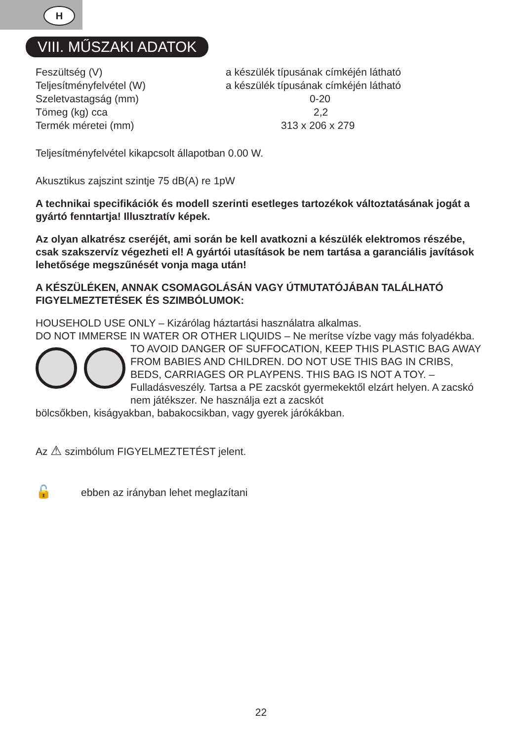H
VIII. MŰSZAKI ADATOK
| Feszültség (V) | a készülék típusának címkéjén látható |
| Teljesítményfelvétel (W) | a készülék típusának címkéjén látható |
| Szeletvastagság (mm) | 0-20 |
| Tömeg (kg) cca | 2,2 |
| Termék méretei (mm) | 313 x 206 x 279 |
Teljesítményfelvétel kikapcsolt állapotban 0.00 W.
Akusztikus zajszint szintje 75 dB(A) re 1pW
A technikai specifikációk és modell szerinti esetleges tartozékok változtatásának jogát a gyártó fenntartja! Illusztratív képek.
Az olyan alkatrész cseréjét, ami során be kell avatkozni a készülék elektromos részébe, csak szakszervíz végezheti el! A gyártói utasítások be nem tartása a garanciális javítások lehetősége megszűnését vonja maga után!
A KÉSZÜLÉKEN, ANNAK CSOMAGOLÁSÁN VAGY ÚTMUTATÓJÁBAN TALÁLHATÓ FIGYELMEZTETÉSEK ÉS SZIMBÓLUMOK:
HOUSEHOLD USE ONLY – Kizárólag háztartási használatra alkalmas.
DO NOT IMMERSE IN WATER OR OTHER LIQUIDS – Ne merítse vízbe vagy más folyadékba.
TO AVOID DANGER OF SUFFOCATION, KEEP THIS PLASTIC BAG AWAY FROM BABIES AND CHILDREN. DO NOT USE THIS BAG IN CRIBS, BEDS, CARRIAGES OR PLAYPENS. THIS BAG IS NOT A TOY. – Fulladásveszély. Tartsa a PE zacskót gyermekektől elzárt helyen. A zacskó nem játékszer. Ne használja ezt a zacskót
bölcsőkben, kiságyakban, babakocsikban, vagy gyerek járókákban.
Az ⚠ szimbólum FIGYELMEZTETÉST jelent.
🔓 ebben az irányban lehet meglazítani
22